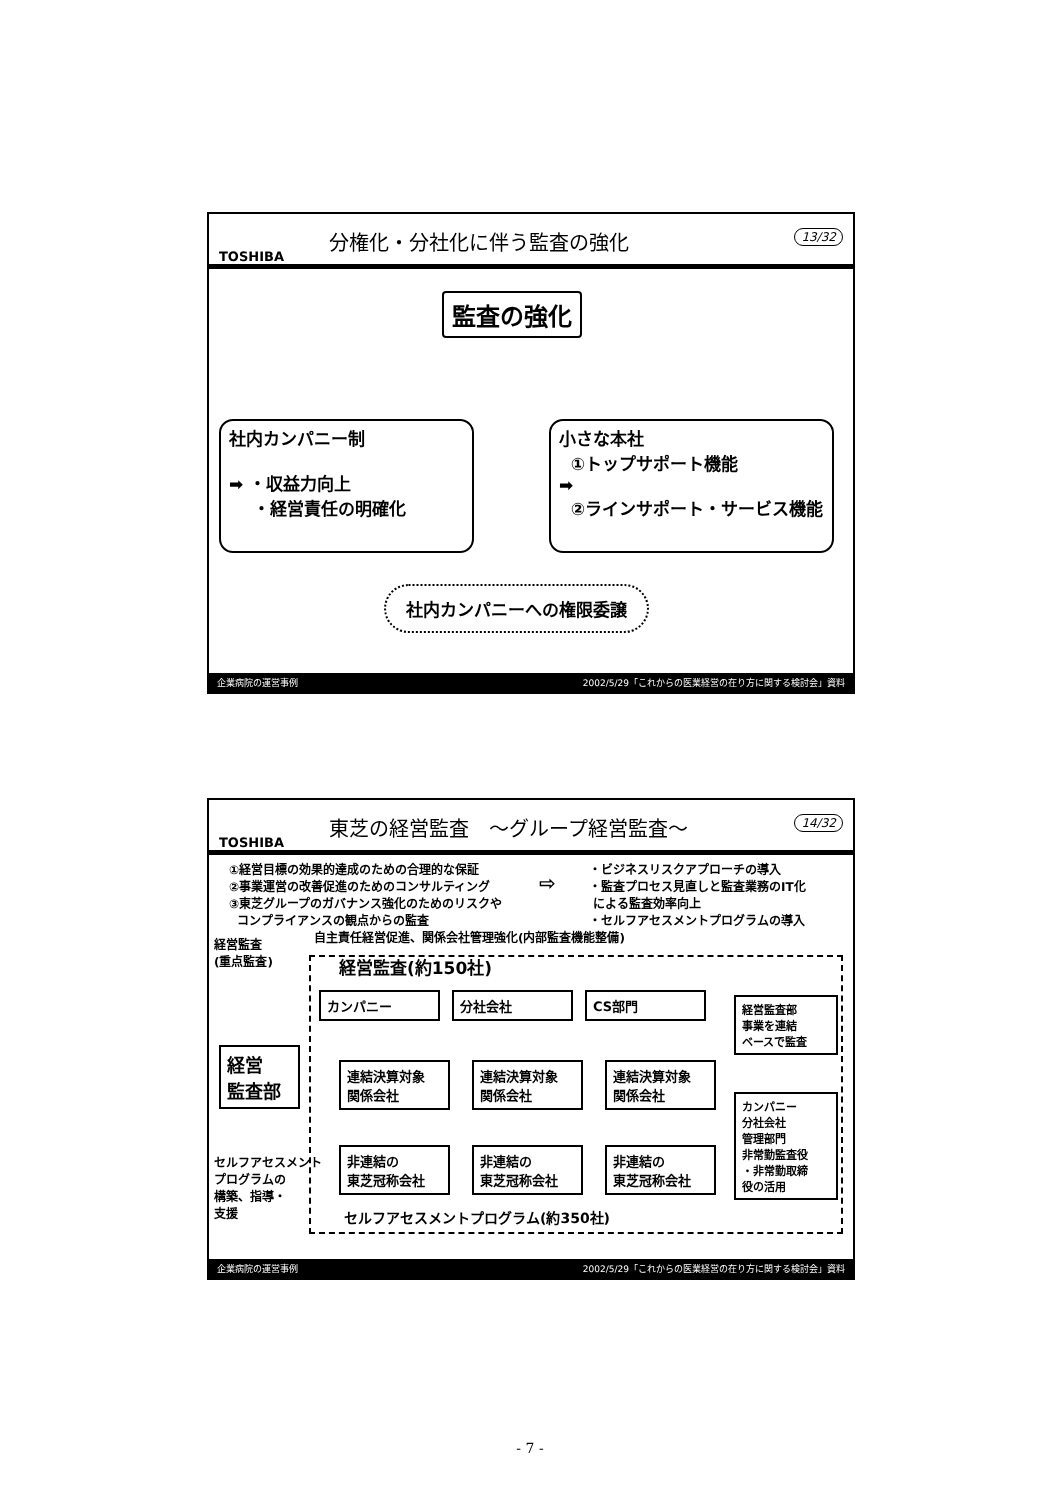TOSHIBA
分権化・分社化に伴う監査の強化
13/32
監査の強化
社内カンパニー制
➡ ・収益力向上
・経営責任の明確化
小さな本社
①トップサポート機能
➡
②ラインサポート・サービス機能
社内カンパニーへの権限委譲
企業病院の運営事例 2002/5/29「これからの医業経営の在り方に関する検討会」資料
TOSHIBA
東芝の経営監査　～グループ経営監査～
14/32
①経営目標の効果的達成のための合理的な保証
②事業運営の改善促進のためのコンサルティング
③東芝グループのガバナンス強化のためのリスクや
コンプライアンスの観点からの監査
⇨
・ビジネスリスクアプローチの導入
・監査プロセス見直しと監査業務のIT化
による監査効率向上
・セルフアセスメントプログラムの導入
経営監査
(重点監査)
自主責任経営促進、関係会社管理強化(内部監査機能整備)
経営監査(約150社)
カンパニー 分社会社 CS部門
経営
監査部
連結決算対象
関係会社
連結決算対象
関係会社
連結決算対象
関係会社
非連結の
東芝冠称会社
非連結の
東芝冠称会社
非連結の
東芝冠称会社
経営監査部
事業を連結
ベースで監査
カンパニー
分社会社
管理部門
非常勤監査役
・非常勤取締
役の活用
セルフアセスメント
プログラムの
構築、指導・
支援
セルフアセスメントプログラム(約350社)
企業病院の運営事例 2002/5/29「これからの医業経営の在り方に関する検討会」資料
- 7 -